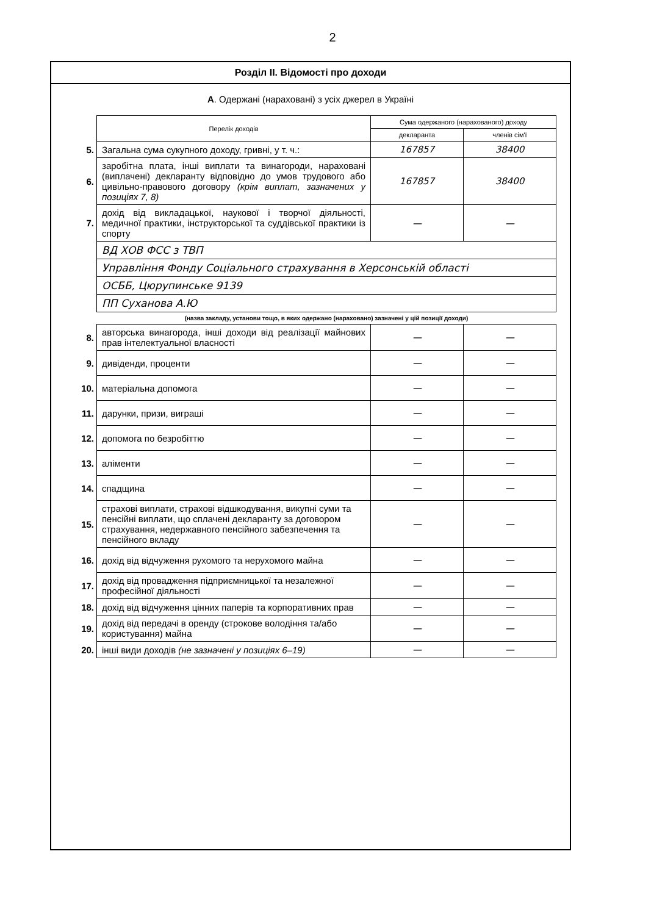2
Розділ ІІ. Відомості про доходи
А. Одержані (нараховані) з усіх джерел в Україні
| | Перелік доходів | Сума одержаного (нарахованого) доходу | |
| | | декларанта | членів сім'ї |
| 5. | Загальна сума сукупного доходу, гривні, у т. ч.: | 167857 | 38400 |
| 6. | заробітна плата, інші виплати та винагороди, нараховані (виплачені) декларанту відповідно до умов трудового або цивільно-правового договору (крім виплат, зазначених у позиціях 7, 8) | 167857 | 38400 |
| 7. | дохід від викладацької, наукової і творчої діяльності, медичної практики, інструкторської та суддівської практики із спорту | — | — |
| | ВД ХОВ ФСС з ТВП | | |
| | Управління Фонду Соціального страхування в Херсонській області | | |
| | ОСББ, Цюрупинське 9139 | | |
| | ПП Суханова А.Ю | | |
| | (назва закладу, установи тощо, в яких одержано (нараховано) зазначені у цій позиції доходи) | | |
| 8. | авторська винагорода, інші доходи від реалізації майнових прав інтелектуальної власності | — | — |
| 9. | дивіденди, проценти | — | — |
| 10. | матеріальна допомога | — | — |
| 11. | дарунки, призи, виграші | — | — |
| 12. | допомога по безробіттю | — | — |
| 13. | аліменти | — | — |
| 14. | спадщина | — | — |
| 15. | страхові виплати, страхові відшкодування, викупні суми та пенсійні виплати, що сплачені декларанту за договором страхування, недержавного пенсійного забезпечення та пенсійного вкладу | — | — |
| 16. | дохід від відчуження рухомого та нерухомого майна | — | — |
| 17. | дохід від провадження підприємницької та незалежної професійної діяльності | — | — |
| 18. | дохід від відчуження цінних паперів та корпоративних прав | — | — |
| 19. | дохід від передачі в оренду (строкове володіння та/або користування) майна | — | — |
| 20. | інші види доходів (не зазначені у позиціях 6–19) | — | — |